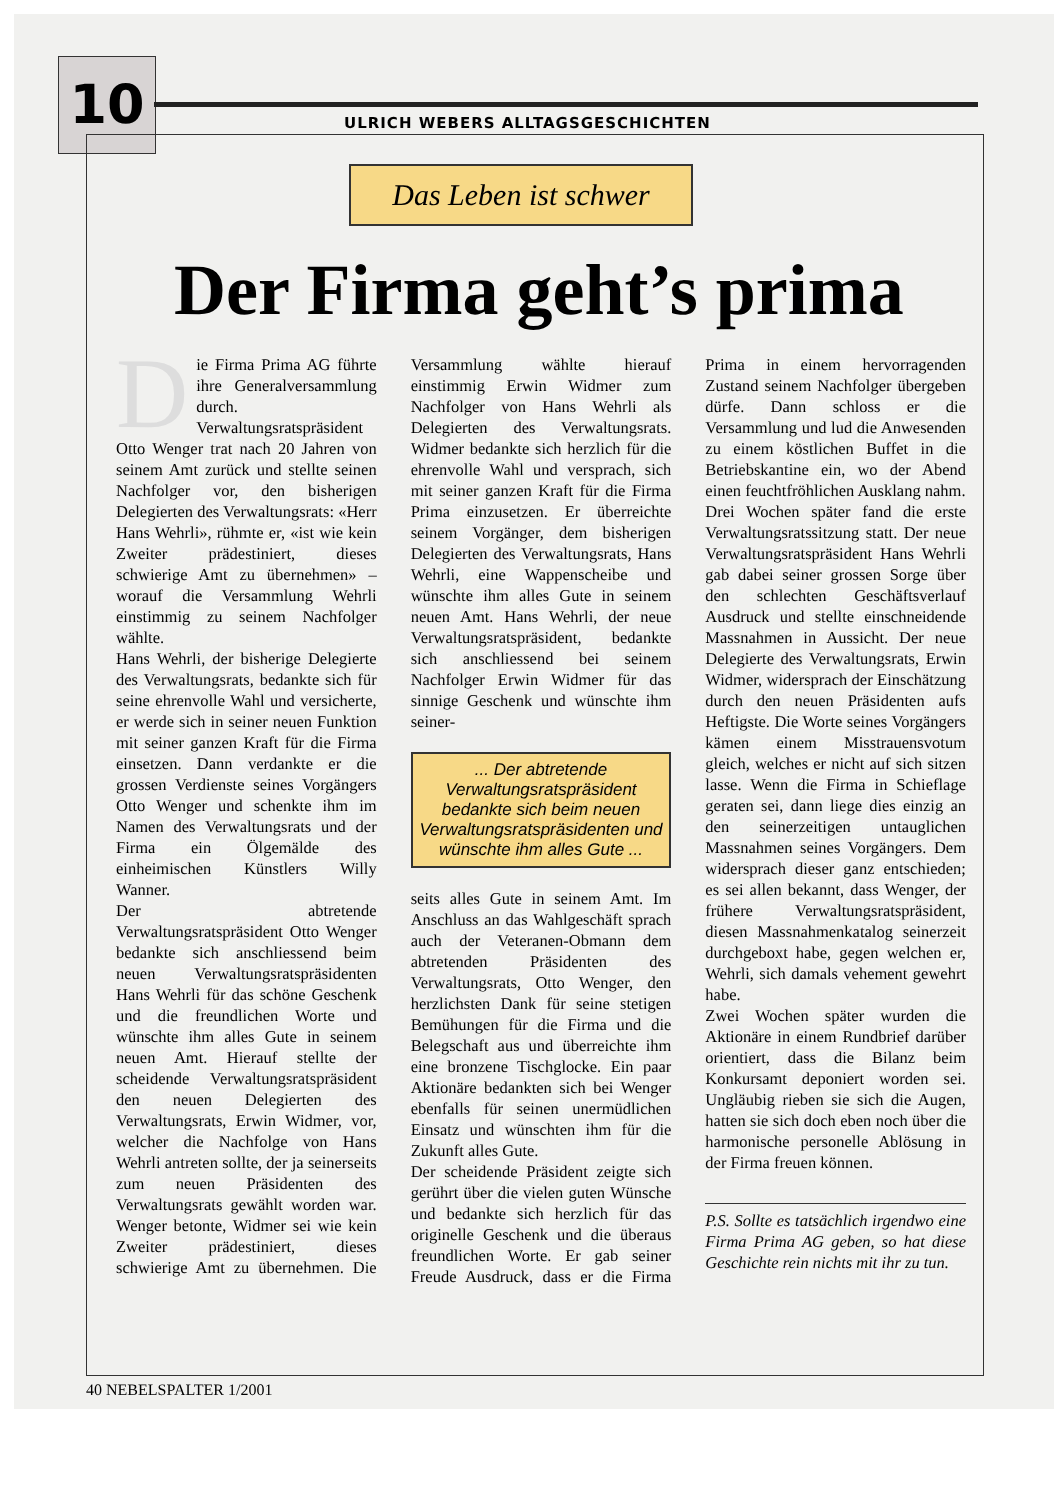10
ULRICH WEBERS ALLTAGSGESCHICHTEN
Das Leben ist schwer
Der Firma geht’s prima
Die Firma Prima AG führte ihre Generalversammlung durch. Verwaltungsratspräsident Otto Wenger trat nach 20 Jahren von seinem Amt zurück und stellte seinen Nachfolger vor, den bisherigen Delegierten des Verwaltungsrats: «Herr Hans Wehrli», rühmte er, «ist wie kein Zweiter prädestiniert, dieses schwierige Amt zu übernehmen» – worauf die Versammlung Wehrli einstimmig zu seinem Nachfolger wählte.
Hans Wehrli, der bisherige Delegierte des Verwaltungsrats, bedankte sich für seine ehrenvolle Wahl und versicherte, er werde sich in seiner neuen Funktion mit seiner ganzen Kraft für die Firma einsetzen. Dann verdankte er die grossen Verdienste seines Vorgängers Otto Wenger und schenkte ihm im Namen des Verwaltungsrats und der Firma ein Ölgemälde des einheimischen Künstlers Willy Wanner.
Der abtretende Verwaltungsratspräsident Otto Wenger bedankte sich anschliessend beim neuen Verwaltungsratspräsidenten Hans Wehrli für das schöne Geschenk und die freundlichen Worte und wünschte ihm alles Gute in seinem neuen Amt. Hierauf stellte der scheidende Verwaltungsratspräsident den neuen Delegierten des Verwaltungsrats, Erwin Widmer, vor, welcher die Nachfolge von Hans Wehrli antreten sollte, der ja seinerseits zum neuen Präsidenten des Verwaltungsrats gewählt worden war. Wenger betonte, Widmer sei wie kein Zweiter prädestiniert, dieses schwierige Amt zu übernehmen. Die Versammlung wählte hierauf einstimmig Erwin Widmer zum Nachfolger von Hans Wehrli als Delegierten des Verwaltungsrats. Widmer bedankte sich herzlich für die ehrenvolle Wahl und versprach, sich mit seiner ganzen Kraft für die Firma Prima einzusetzen. Er überreichte seinem Vorgänger, dem bisherigen Delegierten des Verwaltungsrats, Hans Wehrli, eine Wappenscheibe und wünschte ihm alles Gute in seinem neuen Amt. Hans Wehrli, der neue Verwaltungsratspräsident, bedankte sich anschliessend bei seinem Nachfolger Erwin Widmer für das sinnige Geschenk und wünschte ihm seiner-
... Der abtretende Verwaltungsratspräsident bedankte sich beim neuen Verwaltungsratspräsidenten und wünschte ihm alles Gute ...
seits alles Gute in seinem Amt. Im Anschluss an das Wahlgeschäft sprach auch der Veteranen-Obmann dem abtretenden Präsidenten des Verwaltungsrats, Otto Wenger, den herzlichsten Dank für seine stetigen Bemühungen für die Firma und die Belegschaft aus und überreichte ihm eine bronzene Tischglocke. Ein paar Aktionäre bedankten sich bei Wenger ebenfalls für seinen unermüdlichen Einsatz und wünschten ihm für die Zukunft alles Gute.
Der scheidende Präsident zeigte sich gerührt über die vielen guten Wünsche und bedankte sich herzlich für das originelle Geschenk und die überaus freundlichen Worte. Er gab seiner Freude Ausdruck, dass er die Firma Prima in einem hervorragenden Zustand seinem Nachfolger übergeben dürfe. Dann schloss er die Versammlung und lud die Anwesenden zu einem köstlichen Buffet in die Betriebskantine ein, wo der Abend einen feuchtfröhlichen Ausklang nahm.
Drei Wochen später fand die erste Verwaltungsratssitzung statt. Der neue Verwaltungsratspräsident Hans Wehrli gab dabei seiner grossen Sorge über den schlechten Geschäftsverlauf Ausdruck und stellte einschneidende Massnahmen in Aussicht. Der neue Delegierte des Verwaltungsrats, Erwin Widmer, widersprach der Einschätzung durch den neuen Präsidenten aufs Heftigste. Die Worte seines Vorgängers kämen einem Misstrauensvotum gleich, welches er nicht auf sich sitzen lasse. Wenn die Firma in Schieflage geraten sei, dann liege dies einzig an den seinerzeitigen untauglichen Massnahmen seines Vorgängers. Dem widersprach dieser ganz entschieden; es sei allen bekannt, dass Wenger, der frühere Verwaltungsratspräsident, diesen Massnahmenkatalog seinerzeit durchgeboxt habe, gegen welchen er, Wehrli, sich damals vehement gewehrt habe.
Zwei Wochen später wurden die Aktionäre in einem Rundbrief darüber orientiert, dass die Bilanz beim Konkursamt deponiert worden sei. Ungläubig rieben sie sich die Augen, hatten sie sich doch eben noch über die harmonische personelle Ablösung in der Firma freuen können.
P.S. Sollte es tatsächlich irgendwo eine Firma Prima AG geben, so hat diese Geschichte rein nichts mit ihr zu tun.
40 NEBELSPALTER 1/2001